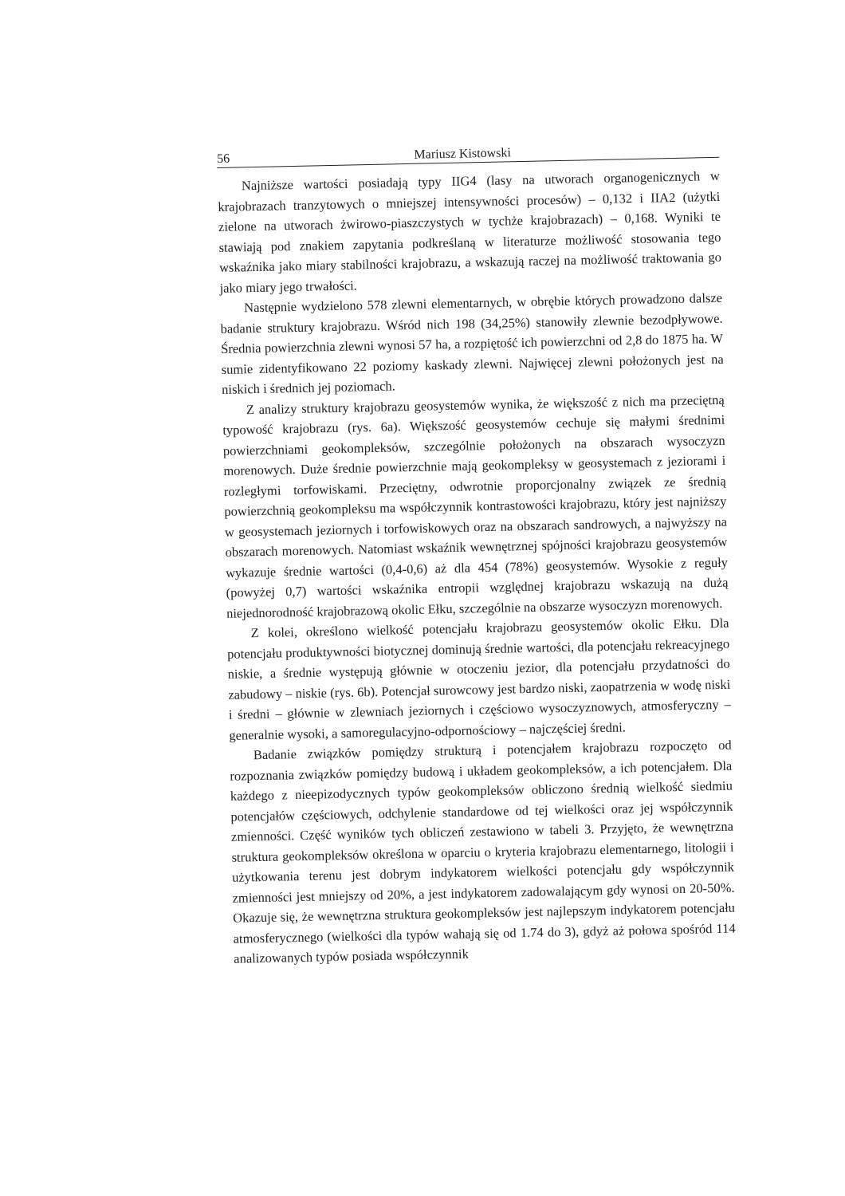56 Mariusz Kistowski
Najniższe wartości posiadają typy IIG4 (lasy na utworach organogenicznych w krajobrazach tranzytowych o mniejszej intensywności procesów) – 0,132 i IIA2 (użytki zielone na utworach żwirowo-piaszczystych w tychże krajobrazach) – 0,168. Wyniki te stawiają pod znakiem zapytania podkreślaną w literaturze możliwość stosowania tego wskaźnika jako miary stabilności krajobrazu, a wskazują raczej na możliwość traktowania go jako miary jego trwałości.
Następnie wydzielono 578 zlewni elementarnych, w obrębie których prowadzono dalsze badanie struktury krajobrazu. Wśród nich 198 (34,25%) stanowiły zlewnie bezodpływowe. Średnia powierzchnia zlewni wynosi 57 ha, a rozpiętość ich powierzchni od 2,8 do 1875 ha. W sumie zidentyfikowano 22 poziomy kaskady zlewni. Najwięcej zlewni położonych jest na niskich i średnich jej poziomach.
Z analizy struktury krajobrazu geosystemów wynika, że większość z nich ma przeciętną typowość krajobrazu (rys. 6a). Większość geosystemów cechuje się małymi średnimi powierzchniami geokompleksów, szczególnie położonych na obszarach wysoczyzn morenowych. Duże średnie powierzchnie mają geokompleksy w geosystemach z jeziorami i rozległymi torfowiskami. Przeciętny, odwrotnie proporcjonalny związek ze średnią powierzchnią geokompleksu ma współczynnik kontrastowości krajobrazu, który jest najniższy w geosystemach jeziornych i torfowiskowych oraz na obszarach sandrowych, a najwyższy na obszarach morenowych. Natomiast wskaźnik wewnętrznej spójności krajobrazu geosystemów wykazuje średnie wartości (0,4-0,6) aż dla 454 (78%) geosystemów. Wysokie z reguły (powyżej 0,7) wartości wskaźnika entropii względnej krajobrazu wskazują na dużą niejednorodność krajobrazową okolic Ełku, szczególnie na obszarze wysoczyzn morenowych.
Z kolei, określono wielkość potencjału krajobrazu geosystemów okolic Ełku. Dla potencjału produktywności biotycznej dominują średnie wartości, dla potencjału rekreacyjnego niskie, a średnie występują głównie w otoczeniu jezior, dla potencjału przydatności do zabudowy – niskie (rys. 6b). Potencjał surowcowy jest bardzo niski, zaopatrzenia w wodę niski i średni – głównie w zlewniach jeziornych i częściowo wysoczyznowych, atmosferyczny – generalnie wysoki, a samoregulacyjno-odpornościowy – najczęściej średni.
Badanie związków pomiędzy strukturą i potencjałem krajobrazu rozpoczęto od rozpoznania związków pomiędzy budową i układem geokompleksów, a ich potencjałem. Dla każdego z nieepizodycznych typów geokompleksów obliczono średnią wielkość siedmiu potencjałów częściowych, odchylenie standardowe od tej wielkości oraz jej współczynnik zmienności. Część wyników tych obliczeń zestawiono w tabeli 3. Przyjęto, że wewnętrzna struktura geokompleksów określona w oparciu o kryteria krajobrazu elementarnego, litologii i użytkowania terenu jest dobrym indykatorem wielkości potencjału gdy współczynnik zmienności jest mniejszy od 20%, a jest indykatorem zadowalającym gdy wynosi on 20-50%. Okazuje się, że wewnętrzna struktura geokompleksów jest najlepszym indykatorem potencjału atmosferycznego (wielkości dla typów wahają się od 1.74 do 3), gdyż aż połowa spośród 114 analizowanych typów posiada współczynnik